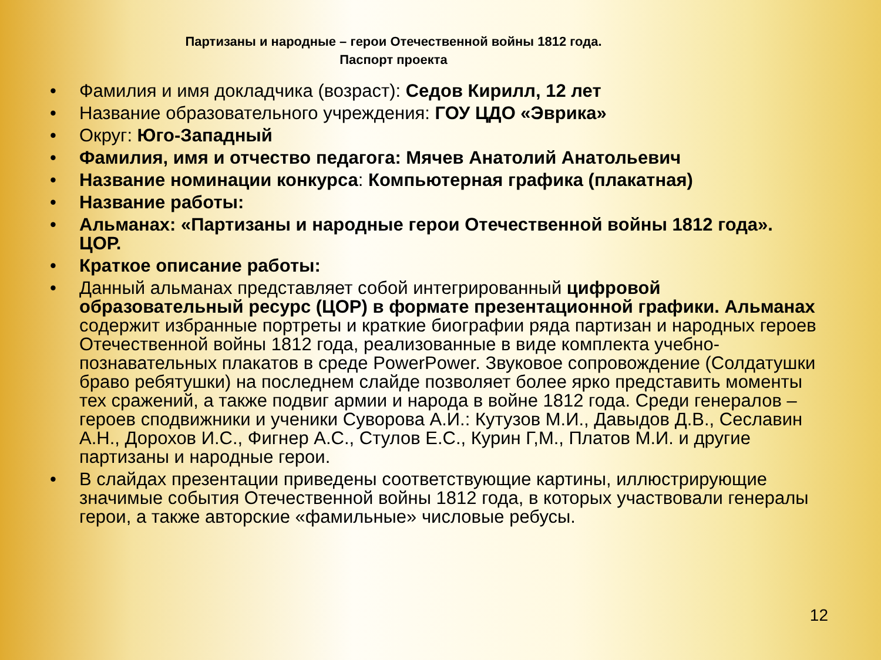Партизаны и народные – герои Отечественной войны 1812 года.
Паспорт проекта
• Фамилия и имя докладчика (возраст): Седов Кирилл, 12 лет
• Название образовательного учреждения: ГОУ ЦДО «Эврика»
• Округ: Юго-Западный
• Фамилия, имя и отчество педагога: Мячев Анатолий Анатольевич
• Название номинации конкурса: Компьютерная графика (плакатная)
• Название работы:
• Альманах: «Партизаны и народные герои Отечественной войны 1812 года». ЦОР.
• Краткое описание работы:
• Данный альманах представляет собой интегрированный цифровой образовательный ресурс (ЦОР) в формате презентационной графики. Альманах содержит избранные портреты и краткие биографии ряда партизан и народных героев Отечественной войны 1812 года, реализованные в виде комплекта учебно-познавательных плакатов в среде PowerPower. Звуковое сопровождение (Солдатушки браво ребятушки) на последнем слайде позволяет более ярко представить моменты тех сражений, а также подвиг армии и народа в войне 1812 года. Среди генералов – героев сподвижники и ученики Суворова А.И.: Кутузов М.И., Давыдов Д.В., Сеславин А.Н., Дорохов И.С., Фигнер А.С., Стулов Е.С., Курин Г,М., Платов М.И. и другие партизаны и народные герои.
• В слайдах презентации приведены соответствующие картины, иллюстрирующие значимые события Отечественной войны 1812 года, в которых участвовали генералы герои, а также авторские «фамильные» числовые ребусы.
12